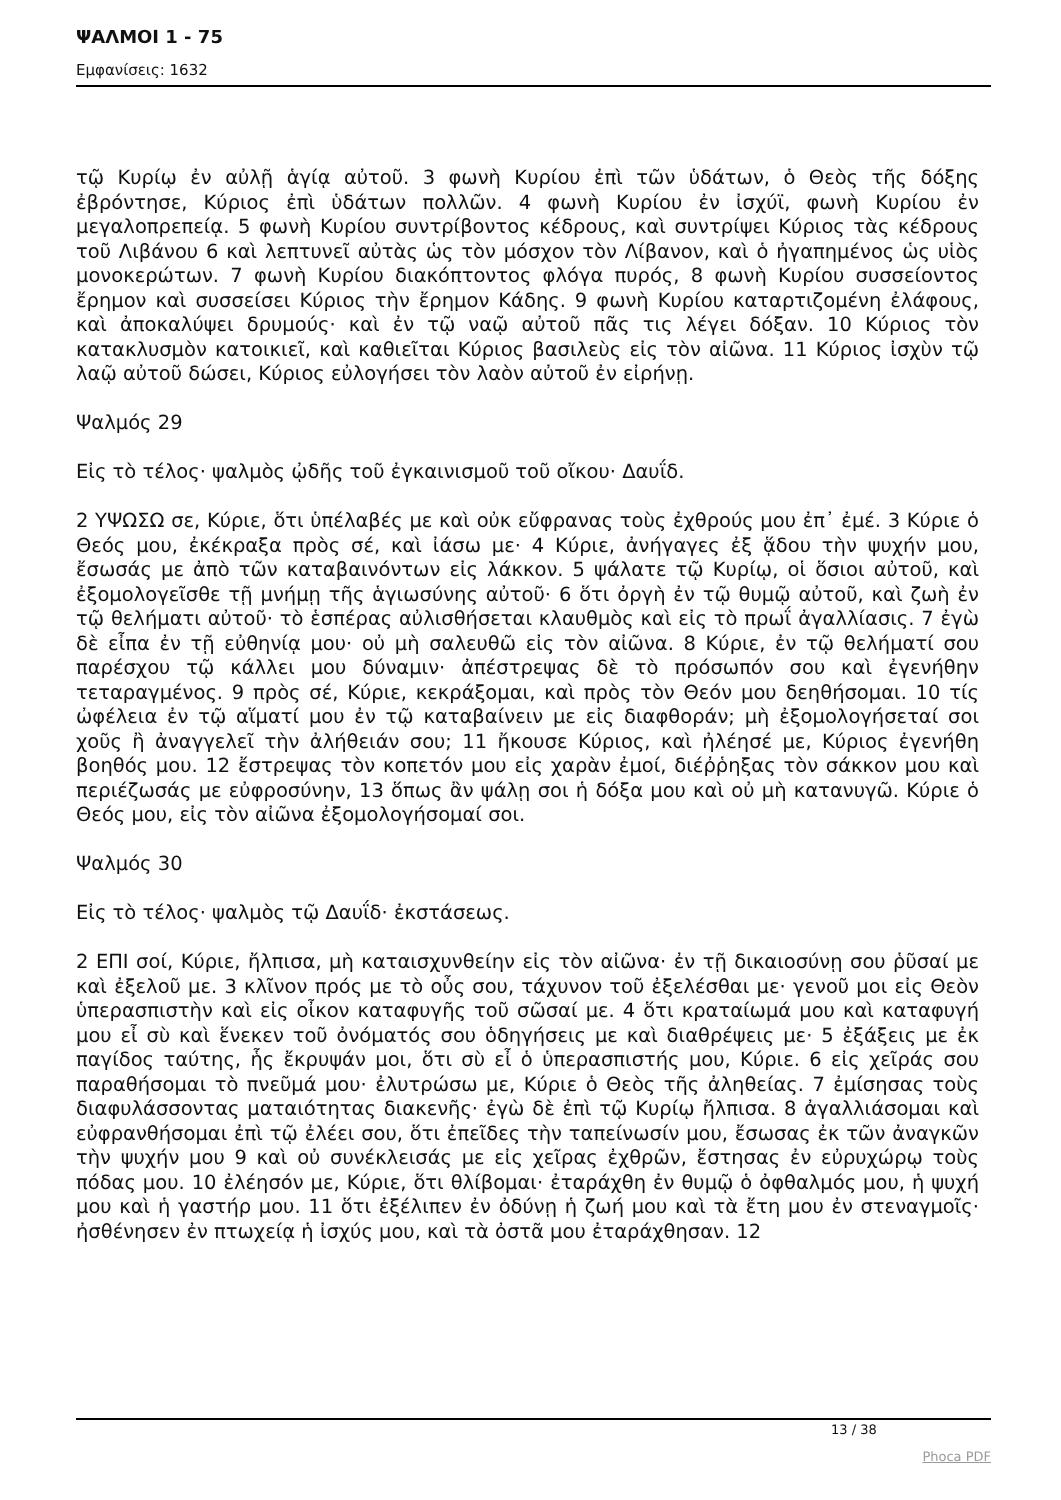ΨΑΛΜΟΙ 1 - 75
Εμφανίσεις: 1632
τῷ Κυρίῳ ἐν αὐλῇ ἁγίᾳ αὐτοῦ. 3 φωνὴ Κυρίου ἐπὶ τῶν ὑδάτων, ὁ Θεὸς τῆς δόξης ἐβρόντησε, Κύριος ἐπὶ ὑδάτων πολλῶν. 4 φωνὴ Κυρίου ἐν ἰσχύϊ, φωνὴ Κυρίου ἐν μεγαλοπρεπείᾳ. 5 φωνὴ Κυρίου συντρίβοντος κέδρους, καὶ συντρίψει Κύριος τὰς κέδρους τοῦ Λιβάνου 6 καὶ λεπτυνεῖ αὐτὰς ὡς τὸν μόσχον τὸν Λίβανον, καὶ ὁ ἠγαπημένος ὡς υἱὸς μονοκερώτων. 7 φωνὴ Κυρίου διακόπτοντος φλόγα πυρός, 8 φωνὴ Κυρίου συσσείοντος ἔρημον καὶ συσσείσει Κύριος τὴν ἔρημον Κάδης. 9 φωνὴ Κυρίου καταρτιζομένη ἐλάφους, καὶ ἀποκαλύψει δρυμούς· καὶ ἐν τῷ ναῷ αὐτοῦ πᾶς τις λέγει δόξαν. 10 Κύριος τὸν κατακλυσμὸν κατοικιεῖ, καὶ καθιεῖται Κύριος βασιλεὺς εἰς τὸν αἰῶνα. 11 Κύριος ἰσχὺν τῷ λαῷ αὐτοῦ δώσει, Κύριος εὐλογήσει τὸν λαὸν αὐτοῦ ἐν εἰρήνῃ.
Ψαλμός 29
Εἰς τὸ τέλος· ψαλμὸς ᾠδῆς τοῦ ἐγκαινισμοῦ τοῦ οἴκου· Δαυΐδ.
2 ΥΨΩΣΩ σε, Κύριε, ὅτι ὑπέλαβές με καὶ οὐκ εὔφρανας τοὺς ἐχθρούς μου ἐπ᾿ ἐμέ. 3 Κύριε ὁ Θεός μου, ἐκέκραξα πρὸς σέ, καὶ ἰάσω με· 4 Κύριε, ἀνήγαγες ἐξ ᾅδου τὴν ψυχήν μου, ἔσωσάς με ἀπὸ τῶν καταβαινόντων εἰς λάκκον. 5 ψάλατε τῷ Κυρίῳ, οἱ ὅσιοι αὐτοῦ, καὶ ἐξομολογεῖσθε τῇ μνήμῃ τῆς ἁγιωσύνης αὐτοῦ· 6 ὅτι ὀργὴ ἐν τῷ θυμῷ αὐτοῦ, καὶ ζωὴ ἐν τῷ θελήματι αὐτοῦ· τὸ ἑσπέρας αὐλισθήσεται κλαυθμὸς καὶ εἰς τὸ πρωΐ ἀγαλλίασις. 7 ἐγὼ δὲ εἶπα ἐν τῇ εὐθηνίᾳ μου· οὐ μὴ σαλευθῶ εἰς τὸν αἰῶνα. 8 Κύριε, ἐν τῷ θελήματί σου παρέσχου τῷ κάλλει μου δύναμιν· ἀπέστρεψας δὲ τὸ πρόσωπόν σου καὶ ἐγενήθην τεταραγμένος. 9 πρὸς σέ, Κύριε, κεκράξομαι, καὶ πρὸς τὸν Θεόν μου δεηθήσομαι. 10 τίς ὠφέλεια ἐν τῷ αἵματί μου ἐν τῷ καταβαίνειν με εἰς διαφθοράν; μὴ ἐξομολογήσεταί σοι χοῦς ἢ ἀναγγελεῖ τὴν ἀλήθειάν σου; 11 ἤκουσε Κύριος, καὶ ἠλέησέ με, Κύριος ἐγενήθη βοηθός μου. 12 ἔστρεψας τὸν κοπετόν μου εἰς χαρὰν ἐμοί, διέῤῥηξας τὸν σάκκον μου καὶ περιέζωσάς με εὐφροσύνην, 13 ὅπως ἂν ψάλῃ σοι ἡ δόξα μου καὶ οὐ μὴ κατανυγῶ. Κύριε ὁ Θεός μου, εἰς τὸν αἰῶνα ἐξομολογήσομαί σοι.
Ψαλμός 30
Εἰς τὸ τέλος· ψαλμὸς τῷ Δαυΐδ· ἐκστάσεως.
2 ΕΠΙ σοί, Κύριε, ἤλπισα, μὴ καταισχυνθείην εἰς τὸν αἰῶνα· ἐν τῇ δικαιοσύνῃ σου ῥῦσαί με καὶ ἐξελοῦ με. 3 κλῖνον πρός με τὸ οὖς σου, τάχυνον τοῦ ἐξελέσθαι με· γενοῦ μοι εἰς Θεὸν ὑπερασπιστὴν καὶ εἰς οἶκον καταφυγῆς τοῦ σῶσαί με. 4 ὅτι κραταίωμά μου καὶ καταφυγή μου εἶ σὺ καὶ ἕνεκεν τοῦ ὀνόματός σου ὁδηγήσεις με καὶ διαθρέψεις με· 5 ἐξάξεις με ἐκ παγίδος ταύτης, ἧς ἔκρυψάν μοι, ὅτι σὺ εἶ ὁ ὑπερασπιστής μου, Κύριε. 6 εἰς χεῖράς σου παραθήσομαι τὸ πνεῦμά μου· ἐλυτρώσω με, Κύριε ὁ Θεὸς τῆς ἀληθείας. 7 ἐμίσησας τοὺς διαφυλάσσοντας ματαιότητας διακενῆς· ἐγὼ δὲ ἐπὶ τῷ Κυρίῳ ἤλπισα. 8 ἀγαλλιάσομαι καὶ εὐφρανθήσομαι ἐπὶ τῷ ἐλέει σου, ὅτι ἐπεῖδες τὴν ταπείνωσίν μου, ἔσωσας ἐκ τῶν ἀναγκῶν τὴν ψυχήν μου 9 καὶ οὐ συνέκλεισάς με εἰς χεῖρας ἐχθρῶν, ἔστησας ἐν εὐρυχώρῳ τοὺς πόδας μου. 10 ἐλέησόν με, Κύριε, ὅτι θλίβομαι· ἐταράχθη ἐν θυμῷ ὁ ὀφθαλμός μου, ἡ ψυχή μου καὶ ἡ γαστήρ μου. 11 ὅτι ἐξέλιπεν ἐν ὀδύνῃ ἡ ζωή μου καὶ τὰ ἔτη μου ἐν στεναγμοῖς· ἠσθένησεν ἐν πτωχείᾳ ἡ ἰσχύς μου, καὶ τὰ ὀστᾶ μου ἐταράχθησαν. 12
13 / 38
Phoca PDF